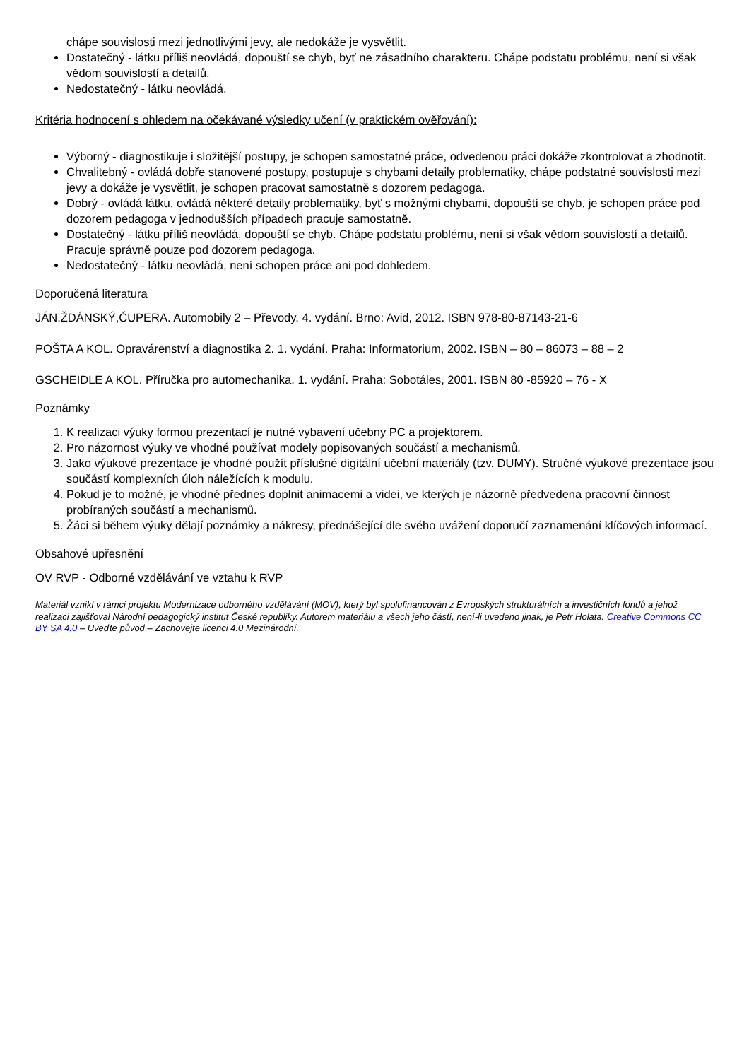chápe souvislosti mezi jednotlivými jevy, ale nedokáže je vysvětlit.
Dostatečný - látku příliš neovládá, dopouští se chyb, byť ne zásadního charakteru. Chápe podstatu problému, není si však vědom souvislostí a detailů.
Nedostatečný - látku neovládá.
Kritéria hodnocení s ohledem na očekávané výsledky učení (v praktickém ověřování):
Výborný - diagnostikuje i složitější postupy, je schopen samostatné práce, odvedenou práci dokáže zkontrolovat a zhodnotit.
Chvalitebný - ovládá dobře stanovené postupy, postupuje s chybami detaily problematiky, chápe podstatné souvislosti mezi jevy a dokáže je vysvětlit, je schopen pracovat samostatně s dozorem pedagoga.
Dobrý - ovládá látku, ovládá některé detaily problematiky, byť s možnými chybami, dopouští se chyb, je schopen práce pod dozorem pedagoga v jednodušších případech pracuje samostatně.
Dostatečný - látku příliš neovládá, dopouští se chyb. Chápe podstatu problému, není si však vědom souvislostí a detailů. Pracuje správně pouze pod dozorem pedagoga.
Nedostatečný - látku neovládá, není schopen práce ani pod dohledem.
Doporučená literatura
JÁN,ŽDÁNSKÝ,ČUPERA. Automobily 2 – Převody. 4. vydání. Brno: Avid, 2012. ISBN 978-80-87143-21-6
POŠTA A KOL. Opravárenství a diagnostika 2. 1. vydání. Praha: Informatorium, 2002. ISBN – 80 – 86073 – 88 – 2
GSCHEIDLE A KOL. Příručka pro automechanika. 1. vydání. Praha: Sobotáles, 2001. ISBN 80 -85920 – 76 - X
Poznámky
1. K realizaci výuky formou prezentací je nutné vybavení učebny PC a projektorem.
2. Pro názornost výuky ve vhodné používat modely popisovaných součástí a mechanismů.
3. Jako výukové prezentace je vhodné použít příslušné digitální učební materiály (tzv. DUMY). Stručné výukové prezentace jsou součástí komplexních úloh náležících k modulu.
4. Pokud je to možné, je vhodné přednes doplnit animacemi a videi, ve kterých je názorně předvedena pracovní činnost probíraných součástí a mechanismů.
5. Žáci si během výuky dělají poznámky a nákresy, přednášející dle svého uvážení doporučí zaznamenání klíčových informací.
Obsahové upřesnění
OV RVP - Odborné vzdělávání ve vztahu k RVP
Materiál vznikl v rámci projektu Modernizace odborného vzdělávání (MOV), který byl spolufinancován z Evropských strukturálních a investičních fondů a jehož realizaci zajišťoval Národní pedagogický institut České republiky. Autorem materiálu a všech jeho částí, není-li uvedeno jinak, je Petr Holata. Creative Commons CC BY SA 4.0 – Uveďte původ – Zachovejte licenci 4.0 Mezinárodní.